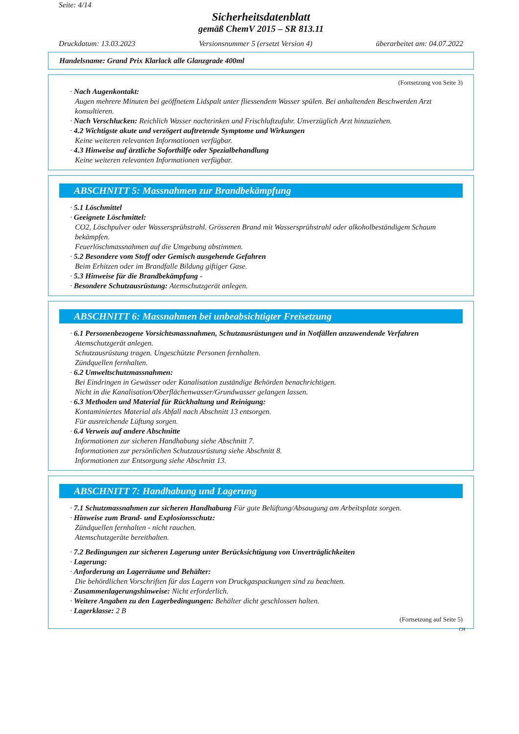Seite: 4/14
Sicherheitsdatenblatt
gemäß ChemV 2015 – SR 813.11
Druckdatum: 13.03.2023 Versionsnummer 5 (ersetzt Version 4) überarbeitet am: 04.07.2022
Handelsname: Grand Prix Klarlack alle Glanzgrade 400ml
(Fortsetzung von Seite 3)
· Nach Augenkontakt:
Augen mehrere Minuten bei geöffnetem Lidspalt unter fliessendem Wasser spülen. Bei anhaltenden Beschwerden Arzt konsultieren.
· Nach Verschlucken: Reichlich Wasser nachtrinken und Frischluftzufuhr. Unverzüglich Arzt hinzuziehen.
· 4.2 Wichtigste akute und verzögert auftretende Symptome und Wirkungen
Keine weiteren relevanten Informationen verfügbar.
· 4.3 Hinweise auf ärztliche Soforthilfe oder Spezialbehandlung
Keine weiteren relevanten Informationen verfügbar.
ABSCHNITT 5: Massnahmen zur Brandbekämpfung
· 5.1 Löschmittel
· Geeignete Löschmittel:
CO2, Löschpulver oder Wassersprühstrahl. Grösseren Brand mit Wassersprühstrahl oder alkoholbeständigem Schaum bekämpfen.
Feuerlöschmassnahmen auf die Umgebung abstimmen.
· 5.2 Besondere vom Stoff oder Gemisch ausgehende Gefahren
Beim Erhitzen oder im Brandfalle Bildung giftiger Gase.
· 5.3 Hinweise für die Brandbekämpfung -
· Besondere Schutzausrüstung: Atemschutzgerät anlegen.
ABSCHNITT 6: Massnahmen bei unbeabsichtigter Freisetzung
· 6.1 Personenbezogene Vorsichtsmassnahmen, Schutzausrüstungen und in Notfällen anzuwendende Verfahren
Atemschutzgerät anlegen.
Schutzausrüstung tragen. Ungeschützte Personen fernhalten.
Zündquellen fernhalten.
· 6.2 Umweltschutzmassnahmen:
Bei Eindringen in Gewässer oder Kanalisation zuständige Behörden benachrichtigen.
Nicht in die Kanalisation/Oberflächenwasser/Grundwasser gelangen lassen.
· 6.3 Methoden und Material für Rückhaltung und Reinigung:
Kontaminiertes Material als Abfall nach Abschnitt 13 entsorgen.
Für ausreichende Lüftung sorgen.
· 6.4 Verweis auf andere Abschnitte
Informationen zur sicheren Handhabung siehe Abschnitt 7.
Informationen zur persönlichen Schutzausrüstung siehe Abschnitt 8.
Informationen zur Entsorgung siehe Abschnitt 13.
ABSCHNITT 7: Handhabung und Lagerung
· 7.1 Schutzmassnahmen zur sicheren Handhabung Für gute Belüftung/Absaugung am Arbeitsplatz sorgen.
· Hinweise zum Brand- und Explosionsschutz:
Zündquellen fernhalten - nicht rauchen.
Atemschutzgeräte bereithalten.
· 7.2 Bedingungen zur sicheren Lagerung unter Berücksichtigung von Unverträglichkeiten
· Lagerung:
· Anforderung an Lagerräume und Behälter:
Die behördlichen Vorschriften für das Lagern von Druckgaspackungen sind zu beachten.
· Zusammenlagerungshinweise: Nicht erforderlich.
· Weitere Angaben zu den Lagerbedingungen: Behälter dicht geschlossen halten.
· Lagerklasse: 2 B
(Fortsetzung auf Seite 5)
CH